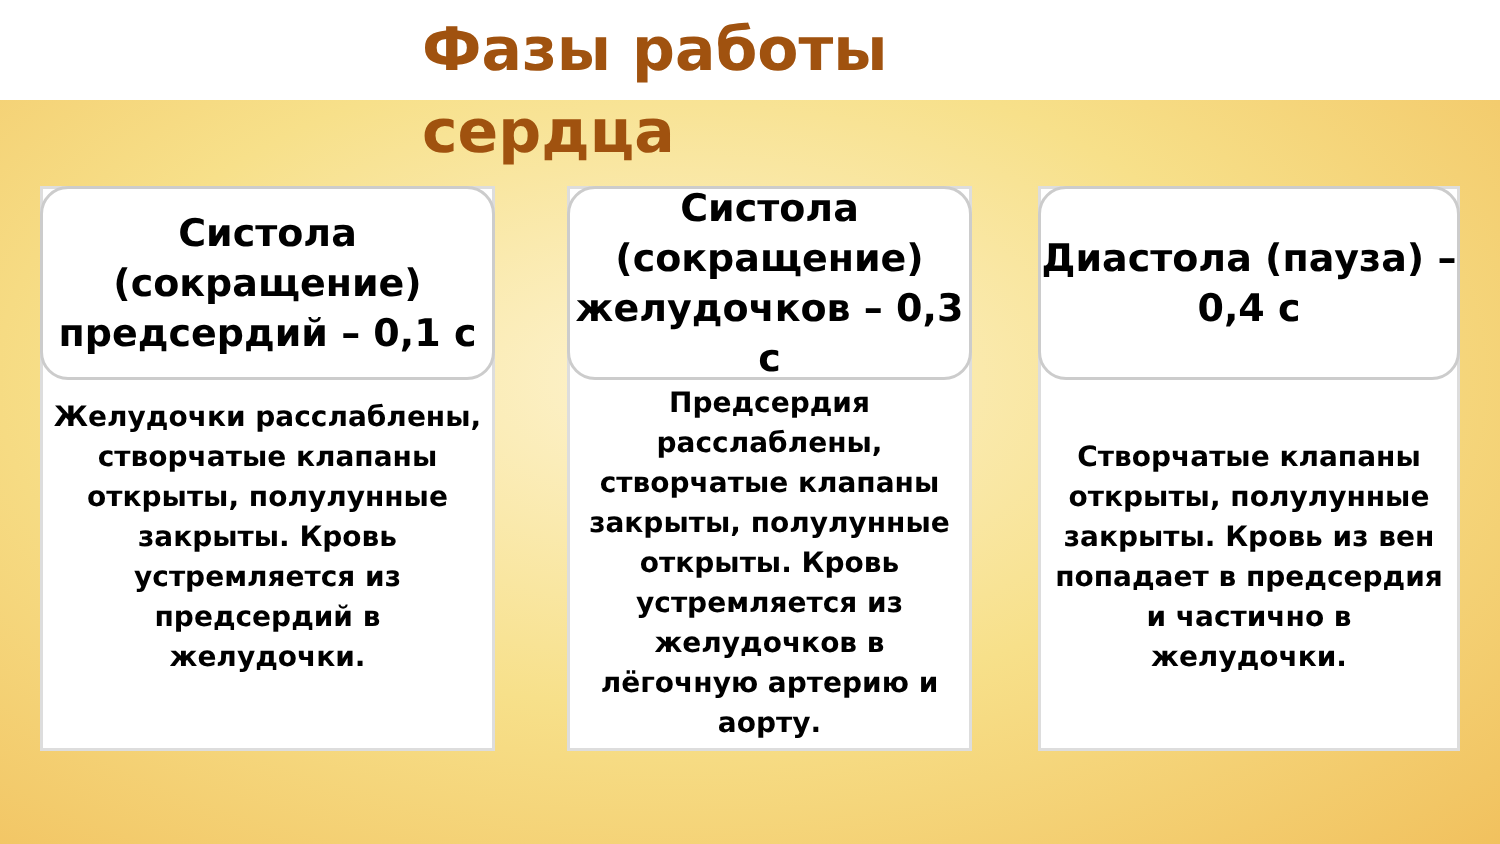Фазы работы сердца
Систола (сокращение) предсердий – 0,1 с
Желудочки расслаблены, створчатые клапаны открыты, полулунные закрыты. Кровь устремляется из предсердий в желудочки.
Систола (сокращение) желудочков – 0,3 с
Предсердия расслаблены, створчатые клапаны закрыты, полулунные открыты. Кровь устремляется из желудочков в лёгочную артерию и аорту.
Диастола (пауза) – 0,4 с
Створчатые клапаны открыты, полулунные закрыты. Кровь из вен попадает в предсердия и частично в желудочки.